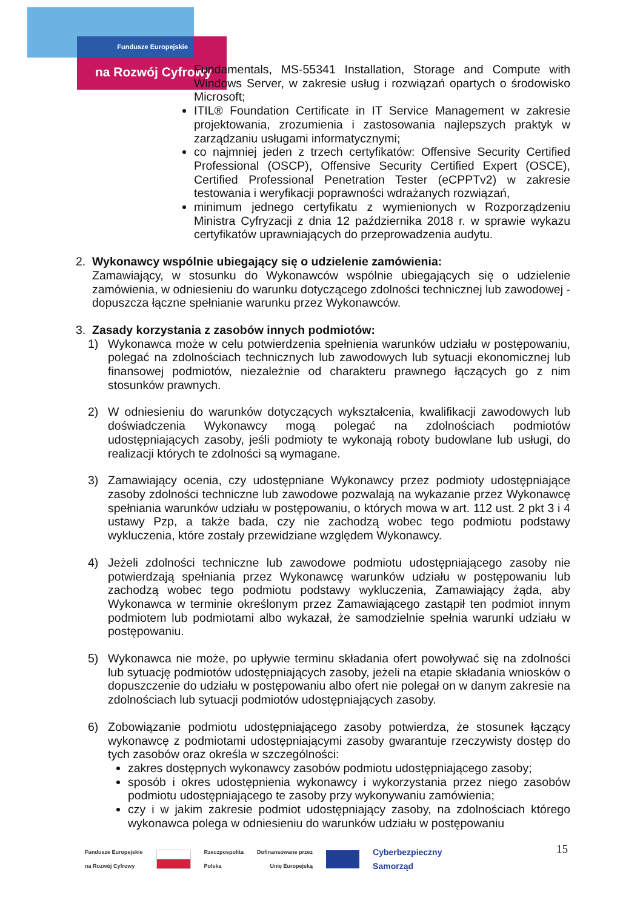Fundusze Europejskie
na Rozwój Cyfrowy
Fundamentals, MS-55341 Installation, Storage and Compute with Windows Server, w zakresie usług i rozwiązań opartych o środowisko Microsoft;
ITIL® Foundation Certificate in IT Service Management w zakresie projektowania, zrozumienia i zastosowania najlepszych praktyk w zarządzaniu usługami informatycznymi;
co najmniej jeden z trzech certyfikatów: Offensive Security Certified Professional (OSCP), Offensive Security Certified Expert (OSCE), Certified Professional Penetration Tester (eCPPTv2) w zakresie testowania i weryfikacji poprawności wdrażanych rozwiązań,
minimum jednego certyfikatu z wymienionych w Rozporządzeniu Ministra Cyfryzacji z dnia 12 października 2018 r. w sprawie wykazu certyfikatów uprawniających do przeprowadzenia audytu.
2. Wykonawcy wspólnie ubiegający się o udzielenie zamówienia:
Zamawiający, w stosunku do Wykonawców wspólnie ubiegających się o udzielenie zamówienia, w odniesieniu do warunku dotyczącego zdolności technicznej lub zawodowej - dopuszcza łączne spełnianie warunku przez Wykonawców.
3. Zasady korzystania z zasobów innych podmiotów:
1) Wykonawca może w celu potwierdzenia spełnienia warunków udziału w postępowaniu, polegać na zdolnościach technicznych lub zawodowych lub sytuacji ekonomicznej lub finansowej podmiotów, niezależnie od charakteru prawnego łączących go z nim stosunków prawnych.
2) W odniesieniu do warunków dotyczących wykształcenia, kwalifikacji zawodowych lub doświadczenia Wykonawcy mogą polegać na zdolnościach podmiotów udostępniających zasoby, jeśli podmioty te wykonają roboty budowlane lub usługi, do realizacji których te zdolności są wymagane.
3) Zamawiający ocenia, czy udostępniane Wykonawcy przez podmioty udostępniające zasoby zdolności techniczne lub zawodowe pozwalają na wykazanie przez Wykonawcę spełniania warunków udziału w postępowaniu, o których mowa w art. 112 ust. 2 pkt 3 i 4 ustawy Pzp, a także bada, czy nie zachodzą wobec tego podmiotu podstawy wykluczenia, które zostały przewidziane względem Wykonawcy.
4) Jeżeli zdolności techniczne lub zawodowe podmiotu udostępniającego zasoby nie potwierdzają spełniania przez Wykonawcę warunków udziału w postępowaniu lub zachodzą wobec tego podmiotu podstawy wykluczenia, Zamawiający żąda, aby Wykonawca w terminie określonym przez Zamawiającego zastąpił ten podmiot innym podmiotem lub podmiotami albo wykazał, że samodzielnie spełnia warunki udziału w postępowaniu.
5) Wykonawca nie może, po upływie terminu składania ofert powoływać się na zdolności lub sytuację podmiotów udostępniających zasoby, jeżeli na etapie składania wniosków o dopuszczenie do udziału w postępowaniu albo ofert nie polegał on w danym zakresie na zdolnościach lub sytuacji podmiotów udostępniających zasoby.
6) Zobowiązanie podmiotu udostępniającego zasoby potwierdza, że stosunek łączący wykonawcę z podmiotami udostępniającymi zasoby gwarantuje rzeczywisty dostęp do tych zasobów oraz określa w szczególności:
zakres dostępnych wykonawcy zasobów podmiotu udostępniającego zasoby;
sposób i okres udostępnienia wykonawcy i wykorzystania przez niego zasobów podmiotu udostępniającego te zasoby przy wykonywaniu zamówienia;
czy i w jakim zakresie podmiot udostępniający zasoby, na zdolnościach którego wykonawca polega w odniesieniu do warunków udziału w postępowaniu
15
Fundusze Europejskie
na Rozwój Cyfrowy Rzeczpospolita
Polska Dofinansowane przez
Unię Europejską Cyberbezpieczny
Samorząd